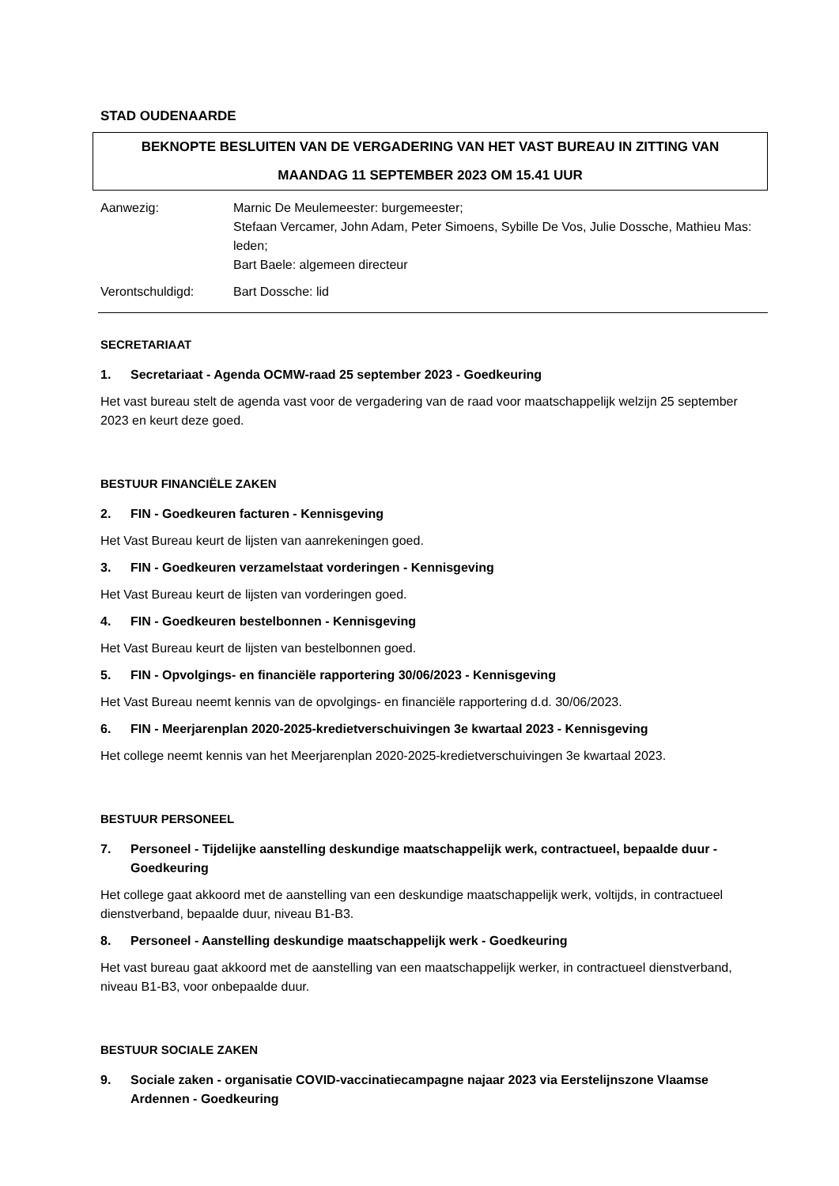STAD OUDENAARDE
BEKNOPTE BESLUITEN VAN DE VERGADERING VAN HET VAST BUREAU IN ZITTING VAN
MAANDAG 11 SEPTEMBER 2023 OM 15.41 UUR
Aanwezig:
Marnic De Meulemeester: burgemeester;
Stefaan Vercamer, John Adam, Peter Simoens, Sybille De Vos, Julie Dossche, Mathieu Mas: leden;
Bart Baele: algemeen directeur
Verontschuldigd:
Bart Dossche: lid
SECRETARIAAT
1. Secretariaat - Agenda OCMW-raad 25 september 2023 - Goedkeuring
Het vast bureau stelt de agenda vast voor de vergadering van de raad voor maatschappelijk welzijn 25 september 2023 en keurt deze goed.
BESTUUR FINANCIËLE ZAKEN
2. FIN - Goedkeuren facturen - Kennisgeving
Het Vast Bureau keurt de lijsten van aanrekeningen goed.
3. FIN - Goedkeuren verzamelstaat vorderingen - Kennisgeving
Het Vast Bureau keurt de lijsten van vorderingen goed.
4. FIN - Goedkeuren bestelbonnen - Kennisgeving
Het Vast Bureau keurt de lijsten van bestelbonnen goed.
5. FIN - Opvolgings- en financiële rapportering 30/06/2023 - Kennisgeving
Het Vast Bureau neemt kennis van de opvolgings- en financiële rapportering d.d. 30/06/2023.
6. FIN - Meerjarenplan 2020-2025-kredietverschuivingen 3e kwartaal 2023 - Kennisgeving
Het college neemt kennis van het Meerjarenplan 2020-2025-kredietverschuivingen 3e kwartaal 2023.
BESTUUR PERSONEEL
7. Personeel - Tijdelijke aanstelling deskundige maatschappelijk werk, contractueel, bepaalde duur - Goedkeuring
Het college gaat akkoord met de aanstelling van een deskundige maatschappelijk werk, voltijds, in contractueel dienstverband, bepaalde duur, niveau B1-B3.
8. Personeel - Aanstelling deskundige maatschappelijk werk - Goedkeuring
Het vast bureau gaat akkoord met de aanstelling van een maatschappelijk werker, in contractueel dienstverband, niveau B1-B3, voor onbepaalde duur.
BESTUUR SOCIALE ZAKEN
9. Sociale zaken - organisatie COVID-vaccinatiecampagne najaar 2023 via Eerstelijnszone Vlaamse Ardennen - Goedkeuring